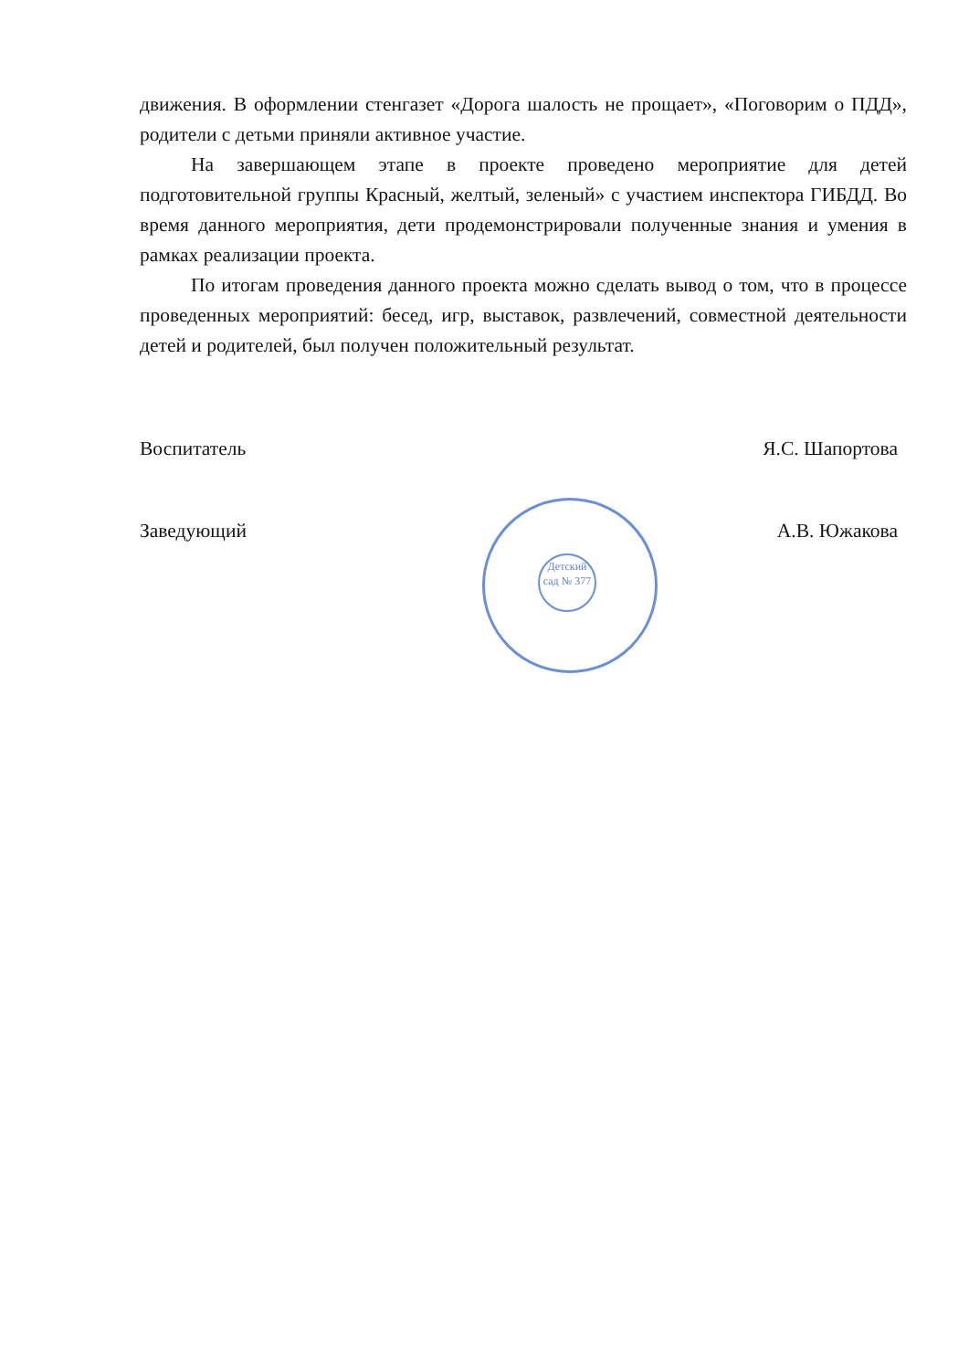движения. В оформлении стенгазет «Дорога шалость не прощает», «Поговорим о ПДД», родители с детьми приняли активное участие.
На завершающем этапе в проекте проведено мероприятие для детей подготовительной группы Красный, желтый, зеленый» с участием инспектора ГИБДД. Во время данного мероприятия, дети продемонстрировали полученные знания и умения в рамках реализации проекта.
По итогам проведения данного проекта можно сделать вывод о том, что в процессе проведенных мероприятий: бесед, игр, выставок, развлечений, совместной деятельности детей и родителей, был получен положительный результат.
Воспитатель Я.С. Шапортова
Заведующий А.В. Южакова
Детский сад № 377